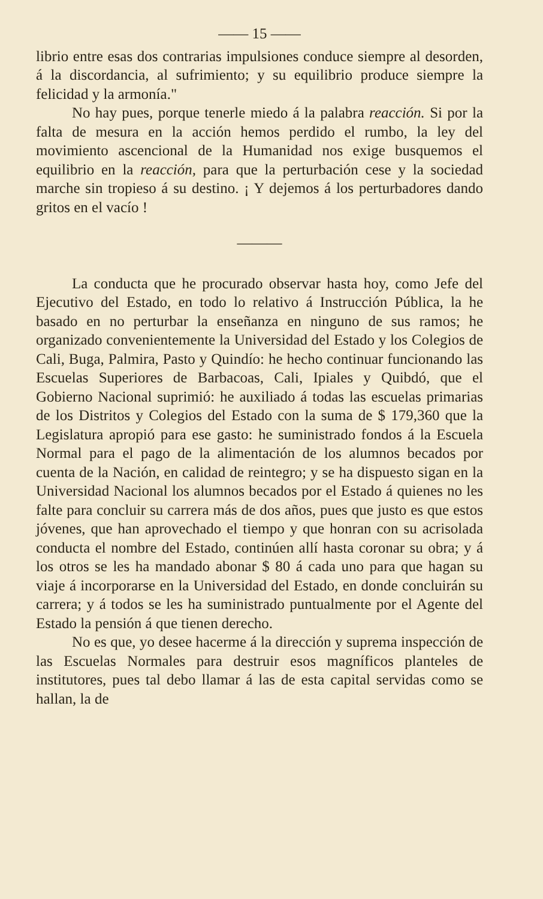—— 15 ——
librio entre esas dos contrarias impulsiones conduce siempre al desorden, á la discordancia, al sufrimiento; y su equilibrio produce siempre la felicidad y la armonía."
No hay pues, porque tenerle miedo á la palabra reacción. Si por la falta de mesura en la acción hemos perdido el rumbo, la ley del movimiento ascencional de la Humanidad nos exige busquemos el equilibrio en la reacción, para que la perturbación cese y la sociedad marche sin tropieso á su destino. ¡ Y dejemos á los perturbadores dando gritos en el vacío !
———
La conducta que he procurado observar hasta hoy, como Jefe del Ejecutivo del Estado, en todo lo relativo á Instrucción Pública, la he basado en no perturbar la enseñanza en ninguno de sus ramos; he organizado convenientemente la Universidad del Estado y los Colegios de Cali, Buga, Palmira, Pasto y Quindío: he hecho continuar funcionando las Escuelas Superiores de Barbacoas, Cali, Ipiales y Quibdó, que el Gobierno Nacional suprimió: he auxiliado á todas las escuelas primarias de los Distritos y Colegios del Estado con la suma de $ 179,360 que la Legislatura apropió para ese gasto: he suministrado fondos á la Escuela Normal para el pago de la alimentación de los alumnos becados por cuenta de la Nación, en calidad de reintegro; y se ha dispuesto sigan en la Universidad Nacional los alumnos becados por el Estado á quienes no les falte para concluir su carrera más de dos años, pues que justo es que estos jóvenes, que han aprovechado el tiempo y que honran con su acrisolada conducta el nombre del Estado, continúen allí hasta coronar su obra; y á los otros se les ha mandado abonar $ 80 á cada uno para que hagan su viaje á incorporarse en la Universidad del Estado, en donde concluirán su carrera; y á todos se les ha suministrado puntualmente por el Agente del Estado la pensión á que tienen derecho.
No es que, yo desee hacerme á la dirección y suprema inspección de las Escuelas Normales para destruir esos magníficos planteles de institutores, pues tal debo llamar á las de esta capital servidas como se hallan, la de